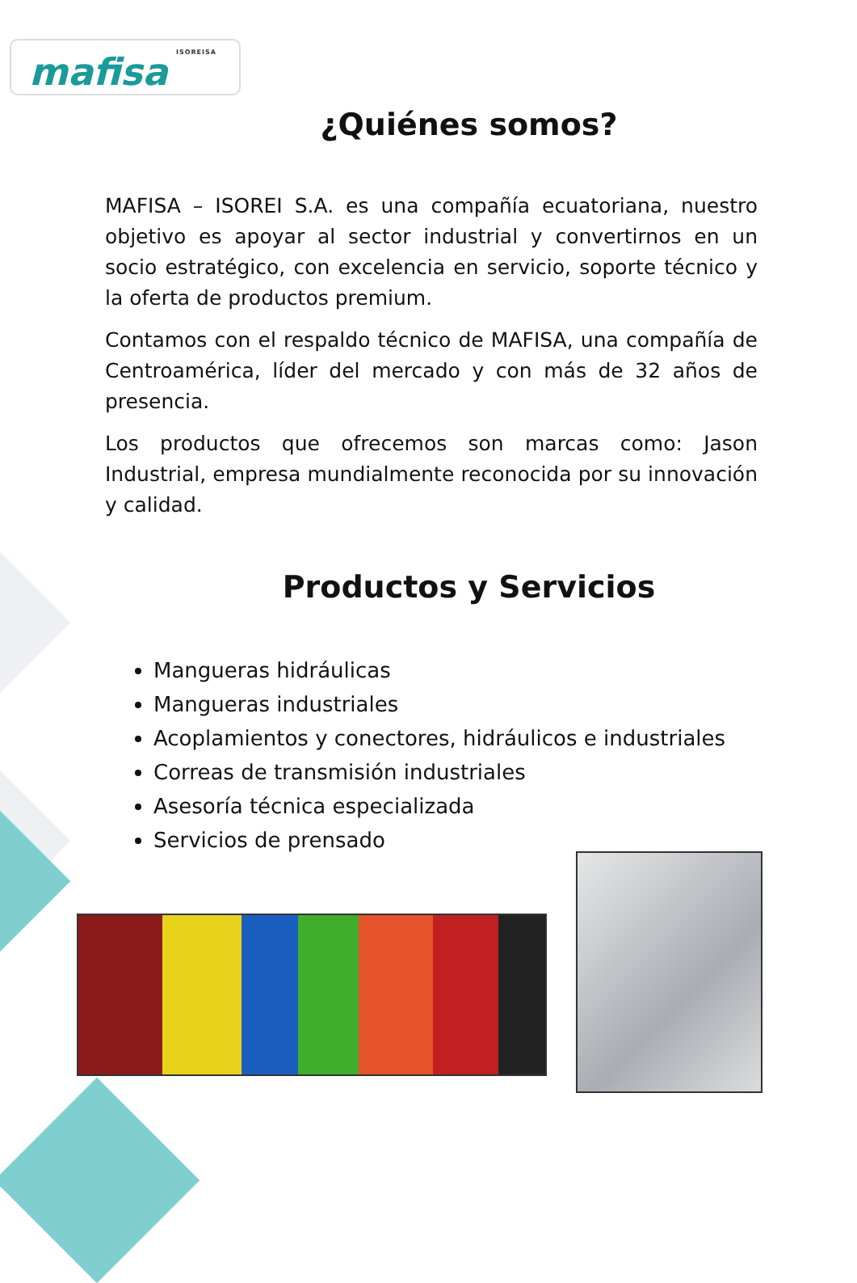ISOREISA mafisa
¿Quiénes somos?
MAFISA – ISOREI S.A. es una compañía ecuatoriana, nuestro objetivo es apoyar al sector industrial y convertirnos en un socio estratégico, con excelencia en servicio, soporte técnico y la oferta de productos premium.
Contamos con el respaldo técnico de MAFISA, una compañía de Centroamérica, líder del mercado y con más de 32 años de presencia.
Los productos que ofrecemos son marcas como: Jason Industrial, empresa mundialmente reconocida por su innovación y calidad.
Productos y Servicios
Mangueras hidráulicas
Mangueras industriales
Acoplamientos y conectores, hidráulicos e industriales
Correas de transmisión industriales
Asesoría técnica especializada
Servicios de prensado